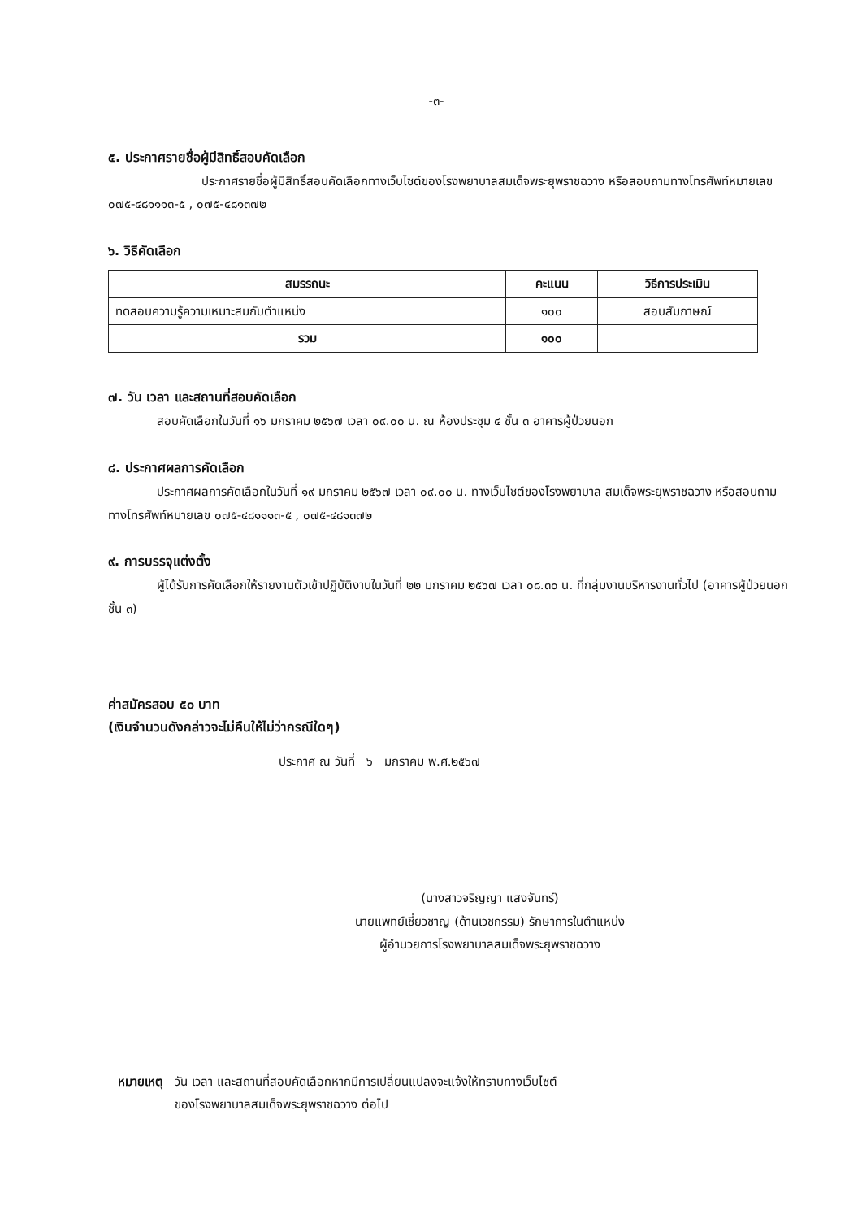-๓-
๕. ประกาศรายชื่อผู้มีสิทธิ์สอบคัดเลือก
ประกาศรายชื่อผู้มีสิทธิ์สอบคัดเลือกทางเว็บไซต์ของโรงพยาบาลสมเด็จพระยุพราชฉวาง หรือสอบถามทางโทรศัพท์หมายเลข ๐๗๕-๔๘๑๑๑๓-๕ , ๐๗๕-๔๘๑๓๗๒
๖. วิธีคัดเลือก
| สมรรถนะ | คะแนน | วิธีการประเมิน |
| --- | --- | --- |
| ทดสอบความรู้ความเหมาะสมกับตำแหน่ง | ๑๐๐ | สอบสัมภาษณ์ |
| รวม | ๑๐๐ | |
๗. วัน เวลา และสถานที่สอบคัดเลือก
สอบคัดเลือกในวันที่ ๑๖ มกราคม ๒๕๖๗ เวลา ๐๙.๐๐ น. ณ ห้องประชุม ๔ ชั้น ๓ อาคารผู้ป่วยนอก
๘. ประกาศผลการคัดเลือก
ประกาศผลการคัดเลือกในวันที่ ๑๙ มกราคม ๒๕๖๗ เวลา ๐๙.๐๐ น. ทางเว็บไซต์ของโรงพยาบาล สมเด็จพระยุพราชฉวาง หรือสอบถามทางโทรศัพท์หมายเลข ๐๗๕-๔๘๑๑๑๓-๕ , ๐๗๕-๔๘๑๓๗๒
๙. การบรรจุแต่งตั้ง
ผู้ได้รับการคัดเลือกให้รายงานตัวเข้าปฏิบัติงานในวันที่ ๒๒ มกราคม ๒๕๖๗ เวลา ๐๘.๓๐ น. ที่กลุ่มงานบริหารงานทั่วไป (อาคารผู้ป่วยนอกชั้น ๓)
ค่าสมัครสอบ ๕๐ บาท
(เงินจำนวนดังกล่าวจะไม่คืนให้ไม่ว่ากรณีใดๆ)
ประกาศ ณ วันที่ ๖ มกราคม พ.ศ.๒๕๖๗
(นางสาวจริญญา แสงจันทร์)
นายแพทย์เชี่ยวชาญ (ด้านเวชกรรม) รักษาการในตำแหน่ง
ผู้อำนวยการโรงพยาบาลสมเด็จพระยุพราชฉวาง
หมายเหตุ วัน เวลา และสถานที่สอบคัดเลือกหากมีการเปลี่ยนแปลงจะแจ้งให้ทราบทางเว็บไซต์
ของโรงพยาบาลสมเด็จพระยุพราชฉวาง ต่อไป